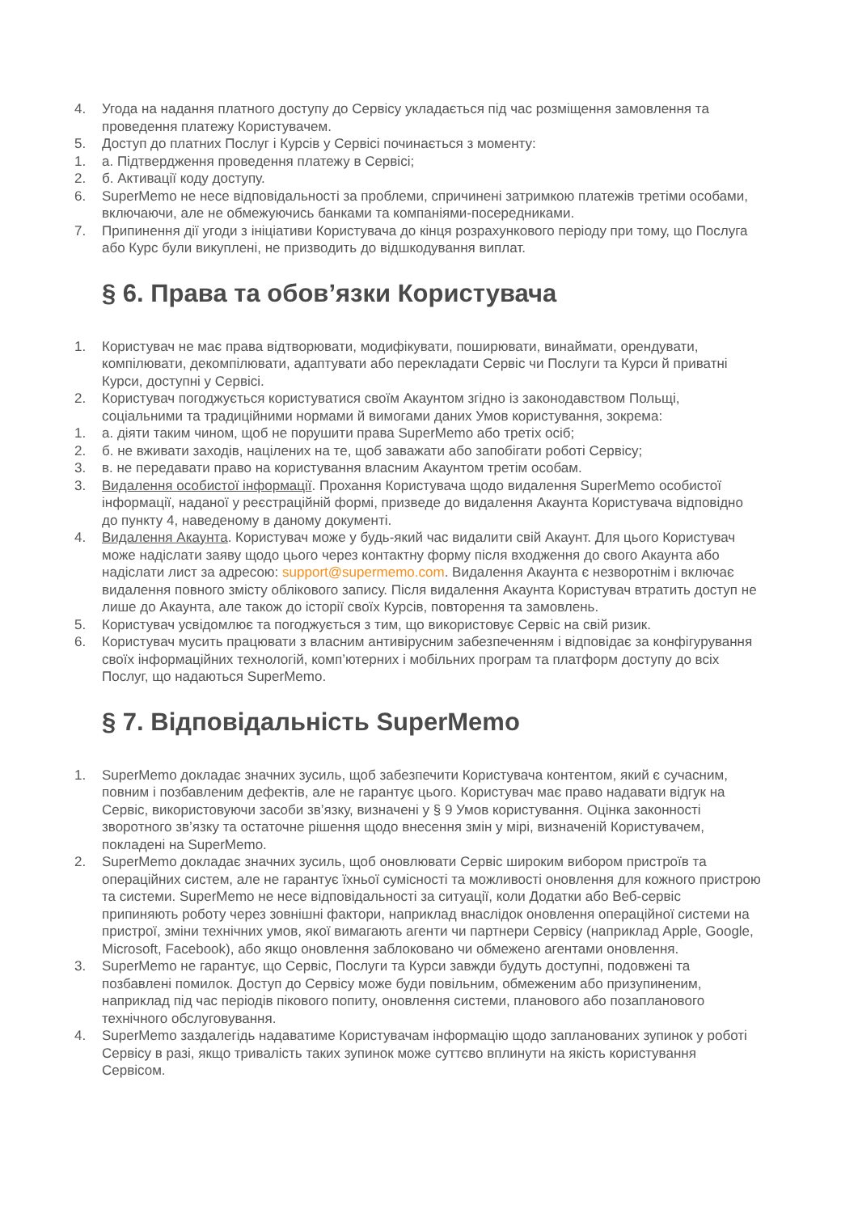4. Угода на надання платного доступу до Сервісу укладається під час розміщення замовлення та проведення платежу Користувачем.
5. Доступ до платних Послуг і Курсів у Сервісі починається з моменту:
1. а. Підтвердження проведення платежу в Сервісі;
2. б. Активації коду доступу.
6. SuperMemo не несе відповідальності за проблеми, спричинені затримкою платежів третіми особами, включаючи, але не обмежуючись банками та компаніями-посередниками.
7. Припинення дії угоди з ініціативи Користувача до кінця розрахункового періоду при тому, що Послуга або Курс були викуплені, не призводить до відшкодування виплат.
§ 6. Права та обов’язки Користувача
1. Користувач не має права відтворювати, модифікувати, поширювати, винаймати, орендувати, компілювати, декомпілювати, адаптувати або перекладати Сервіс чи Послуги та Курси й приватні Курси, доступні у Сервісі.
2. Користувач погоджується користуватися своїм Акаунтом згідно із законодавством Польщі, соціальними та традиційними нормами й вимогами даних Умов користування, зокрема:
1. а. діяти таким чином, щоб не порушити права SuperMemo або третіх осіб;
2. б. не вживати заходів, націлених на те, щоб заважати або запобігати роботі Сервісу;
3. в. не передавати право на користування власним Акаунтом третім особам.
3. Видалення особистої інформації. Прохання Користувача щодо видалення SuperMemo особистої інформації, наданої у реєстраційній формі, призведе до видалення Акаунта Користувача відповідно до пункту 4, наведеному в даному документі.
4. Видалення Акаунта. Користувач може у будь-який час видалити свій Акаунт. Для цього Користувач може надіслати заяву щодо цього через контактну форму після входження до свого Акаунта або надіслати лист за адресою: support@supermemo.com. Видалення Акаунта є незворотнім і включає видалення повного змісту облікового запису. Після видалення Акаунта Користувач втратить доступ не лише до Акаунта, але також до історії своїх Курсів, повторення та замовлень.
5. Користувач усвідомлює та погоджується з тим, що використовує Сервіс на свій ризик.
6. Користувач мусить працювати з власним антивірусним забезпеченням і відповідає за конфігурування своїх інформаційних технологій, комп’ютерних і мобільних програм та платформ доступу до всіх Послуг, що надаються SuperMemo.
§ 7. Відповідальність SuperMemo
1. SuperMemo докладає значних зусиль, щоб забезпечити Користувача контентом, який є сучасним, повним і позбавленим дефектів, але не гарантує цього. Користувач має право надавати відгук на Сервіс, використовуючи засоби зв’язку, визначені у § 9 Умов користування. Оцінка законності зворотного зв’язку та остаточне рішення щодо внесення змін у мірі, визначеній Користувачем, покладені на SuperMemo.
2. SuperMemo докладає значних зусиль, щоб оновлювати Сервіс широким вибором пристроїв та операційних систем, але не гарантує їхньої сумісності та можливості оновлення для кожного пристрою та системи. SuperMemo не несе відповідальності за ситуації, коли Додатки або Веб-сервіс припиняють роботу через зовнішні фактори, наприклад внаслідок оновлення операційної системи на пристрої, зміни технічних умов, якої вимагають агенти чи партнери Сервісу (наприклад Apple, Google, Microsoft, Facebook), або якщо оновлення заблоковано чи обмежено агентами оновлення.
3. SuperMemo не гарантує, що Сервіс, Послуги та Курси завжди будуть доступні, подовжені та позбавлені помилок. Доступ до Сервісу може буди повільним, обмеженим або призупиненим, наприклад під час періодів пікового попиту, оновлення системи, планового або позапланового технічного обслуговування.
4. SuperMemo заздалегідь надаватиме Користувачам інформацію щодо запланованих зупинок у роботі Сервісу в разі, якщо тривалість таких зупинок може суттєво вплинути на якість користування Сервісом.